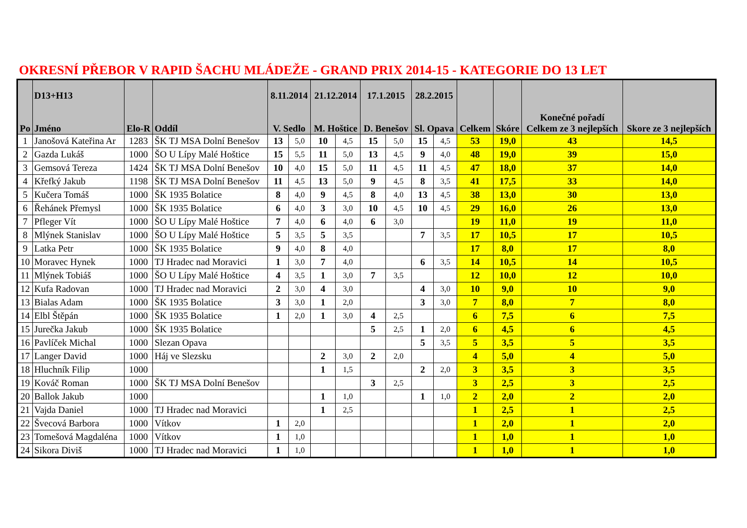OKRESNÍ PŘEBOR V RAPID ŠACHU MLÁDEŽE - GRAND PRIX 2014-15 - KATEGORIE DO 13 LET
| Po | D13+H13 Jméno | Elo-R | Oddíl | 8.11.2014 V. Sedlo | | 21.12.2014 M. Hoštice | | 17.1.2015 D. Benešov | | 28.2.2015 Sl. Opava | | Celkem | Skóre | Konečné pořadí Celkem ze 3 nejlepších | Skore ze 3 nejlepších |
| --- | --- | --- | --- | --- | --- | --- | --- | --- | --- | --- | --- | --- | --- | --- | --- |
| 1 | Janošová Kateřina Ar | 1283 | ŠK TJ MSA Dolní Benešov | 13 | 5,0 | 10 | 4,5 | 15 | 5,0 | 15 | 4,5 | 53 | 19,0 | 43 | 14,5 |
| 2 | Gazda Lukáš | 1000 | ŠO U Lípy Malé Hoštice | 15 | 5,5 | 11 | 5,0 | 13 | 4,5 | 9 | 4,0 | 48 | 19,0 | 39 | 15,0 |
| 3 | Gemsová Tereza | 1424 | ŠK TJ MSA Dolní Benešov | 10 | 4,0 | 15 | 5,0 | 11 | 4,5 | 11 | 4,5 | 47 | 18,0 | 37 | 14,0 |
| 4 | Křefký Jakub | 1198 | ŠK TJ MSA Dolní Benešov | 11 | 4,5 | 13 | 5,0 | 9 | 4,5 | 8 | 3,5 | 41 | 17,5 | 33 | 14,0 |
| 5 | Kučera Tomáš | 1000 | ŠK 1935 Bolatice | 8 | 4,0 | 9 | 4,5 | 8 | 4,0 | 13 | 4,5 | 38 | 13,0 | 30 | 13,0 |
| 6 | Řehánek Přemysl | 1000 | ŠK 1935 Bolatice | 6 | 4,0 | 3 | 3,0 | 10 | 4,5 | 10 | 4,5 | 29 | 16,0 | 26 | 13,0 |
| 7 | Pfleger Vít | 1000 | ŠO U Lípy Malé Hoštice | 7 | 4,0 | 6 | 4,0 | 6 | 3,0 | | | 19 | 11,0 | 19 | 11,0 |
| 8 | Mlýnek Stanislav | 1000 | ŠO U Lípy Malé Hoštice | 5 | 3,5 | 5 | 3,5 | | | 7 | 3,5 | 17 | 10,5 | 17 | 10,5 |
| 9 | Latka Petr | 1000 | ŠK 1935 Bolatice | 9 | 4,0 | 8 | 4,0 | | | | | 17 | 8,0 | 17 | 8,0 |
| 10 | Moravec Hynek | 1000 | TJ Hradec nad Moravici | 1 | 3,0 | 7 | 4,0 | | | 6 | 3,5 | 14 | 10,5 | 14 | 10,5 |
| 11 | Mlýnek Tobiáš | 1000 | ŠO U Lípy Malé Hoštice | 4 | 3,5 | 1 | 3,0 | 7 | 3,5 | | | 12 | 10,0 | 12 | 10,0 |
| 12 | Kufa Radovan | 1000 | TJ Hradec nad Moravici | 2 | 3,0 | 4 | 3,0 | | | 4 | 3,0 | 10 | 9,0 | 10 | 9,0 |
| 13 | Bialas Adam | 1000 | ŠK 1935 Bolatice | 3 | 3,0 | 1 | 2,0 | | | 3 | 3,0 | 7 | 8,0 | 7 | 8,0 |
| 14 | Elbl Štěpán | 1000 | ŠK 1935 Bolatice | 1 | 2,0 | 1 | 3,0 | 4 | 2,5 | | | 6 | 7,5 | 6 | 7,5 |
| 15 | Jurečka Jakub | 1000 | ŠK 1935 Bolatice | | | | | 5 | 2,5 | 1 | 2,0 | 6 | 4,5 | 6 | 4,5 |
| 16 | Pavlíček Michal | 1000 | Slezan Opava | | | | | | | 5 | 3,5 | 5 | 3,5 | 5 | 3,5 |
| 17 | Langer David | 1000 | Háj ve Slezsku | | | 2 | 3,0 | 2 | 2,0 | | | 4 | 5,0 | 4 | 5,0 |
| 18 | Hluchník Filip | 1000 | | | | 1 | 1,5 | | | 2 | 2,0 | 3 | 3,5 | 3 | 3,5 |
| 19 | Kováč Roman | 1000 | ŠK TJ MSA Dolní Benešov | | | | | 3 | 2,5 | | | 3 | 2,5 | 3 | 2,5 |
| 20 | Ballok Jakub | 1000 | | | | 1 | 1,0 | | | 1 | 1,0 | 2 | 2,0 | 2 | 2,0 |
| 21 | Vajda Daniel | 1000 | TJ Hradec nad Moravici | | | 1 | 2,5 | | | | | 1 | 2,5 | 1 | 2,5 |
| 22 | Švecová Barbora | 1000 | Vítkov | 1 | 2,0 | | | | | | | 1 | 2,0 | 1 | 2,0 |
| 23 | Tomešová Magdaléna | 1000 | Vítkov | 1 | 1,0 | | | | | | | 1 | 1,0 | 1 | 1,0 |
| 24 | Sikora Diviš | 1000 | TJ Hradec nad Moravici | 1 | 1,0 | | | | | | | 1 | 1,0 | 1 | 1,0 |